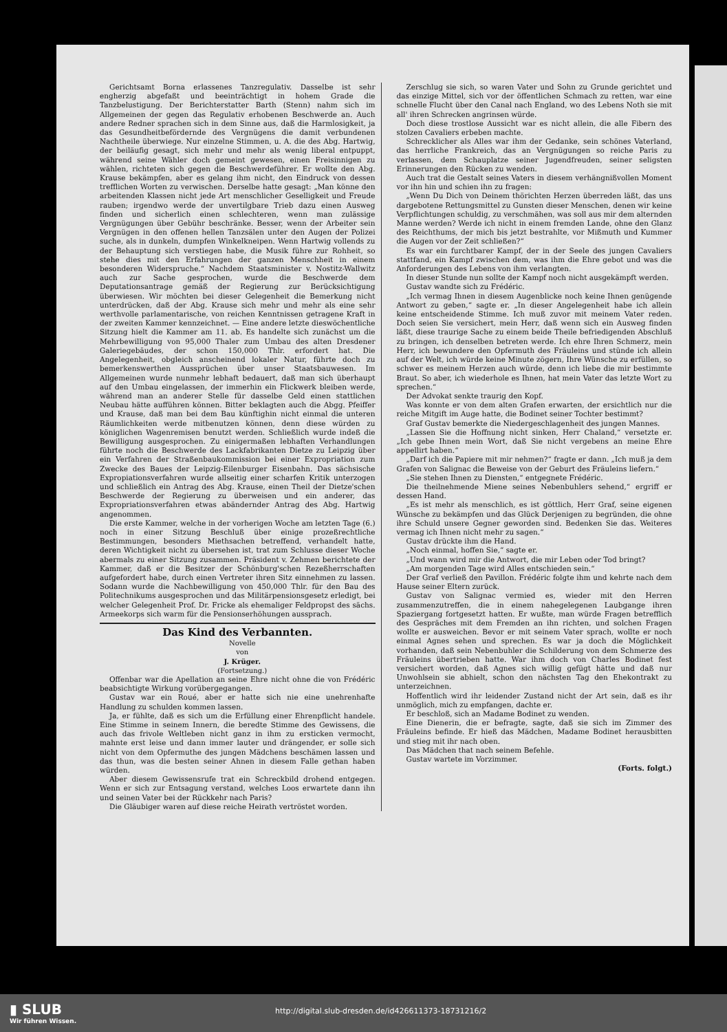Gerichtsamt Borna erlassenes Tanzregulativ. Dasselbe ist sehr engherzig abgefaßt und beeinträchtigt in hohem Grade die Tanzbelustigung. Der Berichterstatter Barth (Stenn) nahm sich im Allgemeinen der gegen das Regulativ erhobenen Beschwerde an. Auch andere Redner sprachen sich in dem Sinne aus, daß die Harmlosigkeit, ja das Gesundheitbefördernde des Vergnügens die damit verbundenen Nachtheile überwiege. Nur einzelne Stimmen, u. A. die des Abg. Hartwig, der beiläufig gesagt, sich mehr und mehr als wenig liberal entpuppt, während seine Wähler doch gemeint gewesen, einen Freisinnigen zu wählen, richteten sich gegen die Beschwerdeführer. Er wollte den Abg. Krause bekämpfen, aber es gelang ihm nicht, den Eindruck von dessen trefflichen Worten zu verwischen. Derselbe hatte gesagt: „Man könne den arbeitenden Klassen nicht jede Art menschlicher Geselligkeit und Freude rauben; irgendwo werde der unvertilgbare Trieb dazu einen Ausweg finden und sicherlich einen schlechteren, wenn man zulässige Vergnügungen über Gebühr beschränke. Besser, wenn der Arbeiter sein Vergnügen in den offenen hellen Tanzsälen unter den Augen der Polizei suche, als in dunkeln, dumpfen Winkelkneipen. Wenn Hartwig vollends zu der Behauptung sich verstiegen habe, die Musik führe zur Rohheit, so stehe dies mit den Erfahrungen der ganzen Menschheit in einem besonderen Widerspruche.“ Nachdem Staatsminister v. Nostitz-Wallwitz auch zur Sache gesprochen, wurde die Beschwerde dem Deputationsantrage gemäß der Regierung zur Berücksichtigung überwiesen. Wir möchten bei dieser Gelegenheit die Bemerkung nicht unterdrücken, daß der Abg. Krause sich mehr und mehr als eine sehr werthvolle parlamentarische, von reichen Kenntnissen getragene Kraft in der zweiten Kammer kennzeichnet. — Eine andere letzte dieswöchentliche Sitzung hielt die Kammer am 11. ab. Es handelte sich zunächst um die Mehrbewilligung von 95,000 Thaler zum Umbau des alten Dresdener Galeriegebäudes, der schon 150,000 Thlr. erfordert hat. Die Angelegenheit, obgleich anscheinend lokaler Natur, führte doch zu bemerkenswerthen Aussprüchen über unser Staatsbauwesen. Im Allgemeinen wurde nunmehr lebhaft bedauert, daß man sich überhaupt auf den Umbau eingelassen, der immerhin ein Flickwerk bleiben werde, während man an anderer Stelle für dasselbe Geld einen stattlichen Neubau hätte aufführen können. Bitter beklagten auch die Abgg. Pfeiffer und Krause, daß man bei dem Bau künftighin nicht einmal die unteren Räumlichkeiten werde mitbenutzen können, denn diese würden zu königlichen Wagenremisen benutzt werden. Schließlich wurde indeß die Bewilligung ausgesprochen. Zu einigermaßen lebhaften Verhandlungen führte noch die Beschwerde des Lackfabrikanten Dietze zu Leipzig über ein Verfahren der Straßenbaukommission bei einer Expropriation zum Zwecke des Baues der Leipzig-Eilenburger Eisenbahn. Das sächsische Expropiationsverfahren wurde allseitig einer scharfen Kritik unterzogen und schließlich ein Antrag des Abg. Krause, einen Theil der Dietze'schen Beschwerde der Regierung zu überweisen und ein anderer, das Expropriationsverfahren etwas abändernder Antrag des Abg. Hartwig angenommen.
Die erste Kammer, welche in der vorherigen Woche am letzten Tage (6.) noch in einer Sitzung Beschluß über einige prozeßrechtliche Bestimmungen, besonders Miethsachen betreffend, verhandelt hatte, deren Wichtigkeit nicht zu übersehen ist, trat zum Schlusse dieser Woche abermals zu einer Sitzung zusammen. Präsident v. Zehmen berichtete der Kammer, daß er die Besitzer der Schönburg'schen Rezeßherrschaften aufgefordert habe, durch einen Vertreter ihren Sitz einnehmen zu lassen. Sodann wurde die Nachbewilligung von 450,000 Thlr. für den Bau des Politechnikums ausgesprochen und das Militärpensionsgesetz erledigt, bei welcher Gelegenheit Prof. Dr. Fricke als ehemaliger Feldpropst des sächs. Armeekorps sich warm für die Pensionserhöhungen aussprach.
Das Kind des Verbannten.
Novelle
von
J. Krüger.
(Fortsetzung.)
Offenbar war die Apellation an seine Ehre nicht ohne die von Frédéric beabsichtigte Wirkung vorübergegangen.
Gustav war ein Roué, aber er hatte sich nie eine unehrenhafte Handlung zu schulden kommen lassen.
Ja, er fühlte, daß es sich um die Erfüllung einer Ehrenpflicht handele. Eine Stimme in seinem Innern, die beredte Stimme des Gewissens, die auch das frivole Weltleben nicht ganz in ihm zu ersticken vermocht, mahnte erst leise und dann immer lauter und drängender, er solle sich nicht von dem Opfermuthe des jungen Mädchens beschämen lassen und das thun, was die besten seiner Ahnen in diesem Falle gethan haben würden.
Aber diesem Gewissensrufe trat ein Schreckbild drohend entgegen. Wenn er sich zur Entsagung verstand, welches Loos erwartete dann ihn und seinen Vater bei der Rückkehr nach Paris?
Die Gläubiger waren auf diese reiche Heirath vertröstet worden.
Zerschlug sie sich, so waren Vater und Sohn zu Grunde gerichtet und das einzige Mittel, sich vor der öffentlichen Schmach zu retten, war eine schnelle Flucht über den Canal nach England, wo des Lebens Noth sie mit all' ihren Schrecken angrinsen würde.
Doch diese trostlose Aussicht war es nicht allein, die alle Fibern des stolzen Cavaliers erbeben machte.
Schrecklicher als Alles war ihm der Gedanke, sein schönes Vaterland, das herrliche Frankreich, das an Vergnügungen so reiche Paris zu verlassen, dem Schauplatze seiner Jugendfreuden, seiner seligsten Erinnerungen den Rücken zu wenden.
Auch trat die Gestalt seines Vaters in diesem verhängnißvollen Moment vor ihn hin und schien ihn zu fragen:
„Wenn Du Dich von Deinem thörichten Herzen überreden läßt, das uns dargebotene Rettungsmittel zu Gunsten dieser Menschen, denen wir keine Verpflichtungen schuldig, zu verschmähen, was soll aus mir dem alternden Manne werden? Werde ich nicht in einem fremden Lande, ohne den Glanz des Reichthums, der mich bis jetzt bestrahlte, vor Mißmuth und Kummer die Augen vor der Zeit schließen?“
Es war ein furchtbarer Kampf, der in der Seele des jungen Cavaliers stattfand, ein Kampf zwischen dem, was ihm die Ehre gebot und was die Anforderungen des Lebens von ihm verlangten.
In dieser Stunde nun sollte der Kampf noch nicht ausgekämpft werden.
Gustav wandte sich zu Frédéric.
„Ich vermag Ihnen in diesem Augenblicke noch keine Ihnen genügende Antwort zu geben,“ sagte er. „In dieser Angelegenheit habe ich allein keine entscheidende Stimme. Ich muß zuvor mit meinem Vater reden. Doch seien Sie versichert, mein Herr, daß wenn sich ein Ausweg finden läßt, diese traurige Sache zu einem beide Theile befriedigenden Abschluß zu bringen, ich denselben betreten werde. Ich ehre Ihren Schmerz, mein Herr, ich bewundere den Opfermuth des Fräuleins und stünde ich allein auf der Welt, ich würde keine Minute zögern, Ihre Wünsche zu erfüllen, so schwer es meinem Herzen auch würde, denn ich liebe die mir bestimmte Braut. So aber, ich wiederhole es Ihnen, hat mein Vater das letzte Wort zu sprechen.“
Der Advokat senkte traurig den Kopf.
Was konnte er von dem alten Grafen erwarten, der ersichtlich nur die reiche Mitgift im Auge hatte, die Bodinet seiner Tochter bestimmt?
Graf Gustav bemerkte die Niedergeschlagenheit des jungen Mannes.
„Lassen Sie die Hoffnung nicht sinken, Herr Chaland,“ versetzte er. „Ich gebe Ihnen mein Wort, daß Sie nicht vergebens an meine Ehre appellirt haben.“
„Darf ich die Papiere mit mir nehmen?“ fragte er dann. „Ich muß ja dem Grafen von Salignac die Beweise von der Geburt des Fräuleins liefern.“
„Sie stehen Ihnen zu Diensten,“ entgegnete Frédéric.
Die theilnehmende Miene seines Nebenbuhlers sehend,“ ergriff er dessen Hand.
„Es ist mehr als menschlich, es ist göttlich, Herr Graf, seine eigenen Wünsche zu bekämpfen und das Glück Derjenigen zu begründen, die ohne ihre Schuld unsere Gegner geworden sind. Bedenken Sie das. Weiteres vermag ich Ihnen nicht mehr zu sagen.“
Gustav drückte ihm die Hand.
„Noch einmal, hoffen Sie,“ sagte er.
„Und wann wird mir die Antwort, die mir Leben oder Tod bringt?
„Am morgenden Tage wird Alles entschieden sein.“
Der Graf verließ den Pavillon. Frédéric folgte ihm und kehrte nach dem Hause seiner Eltern zurück.
Gustav von Salignac vermied es, wieder mit den Herren zusammenzutreffen, die in einem nahegelegenen Laubgange ihren Spaziergang fortgesetzt hatten. Er wußte, man würde Fragen betrefflich des Gespräches mit dem Fremden an ihn richten, und solchen Fragen wollte er ausweichen. Bevor er mit seinem Vater sprach, wollte er noch einmal Agnes sehen und sprechen. Es war ja doch die Möglichkeit vorhanden, daß sein Nebenbuhler die Schilderung von dem Schmerze des Fräuleins übertrieben hatte. War ihm doch von Charles Bodinet fest versichert worden, daß Agnes sich willig gefügt hätte und daß nur Unwohlsein sie abhielt, schon den nächsten Tag den Ehekontrakt zu unterzeichnen.
Hoffentlich wird ihr leidender Zustand nicht der Art sein, daß es ihr unmöglich, mich zu empfangen, dachte er.
Er beschloß, sich an Madame Bodinet zu wenden.
Eine Dienerin, die er befragte, sagte, daß sie sich im Zimmer des Fräuleins befinde. Er hieß das Mädchen, Madame Bodinet herausbitten und stieg mit ihr nach oben.
Das Mädchen that nach seinem Befehle.
Gustav wartete im Vorzimmer.
(Forts. folgt.)
▮ SLUB
Wir führen Wissen.
http://digital.slub-dresden.de/id426611373-18731216/2